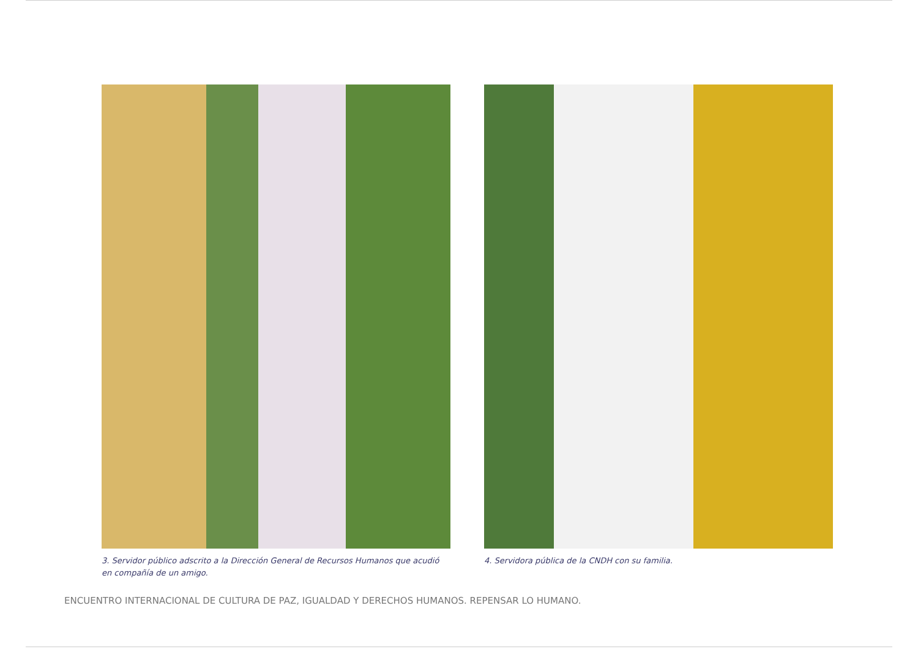3. Servidor público adscrito a la Dirección General de Recursos Humanos que acudió en compañía de un amigo.
4. Servidora pública de la CNDH con su familia.
ENCUENTRO INTERNACIONAL DE CULTURA DE PAZ, IGUALDAD Y DERECHOS HUMANOS. REPENSAR LO HUMANO.